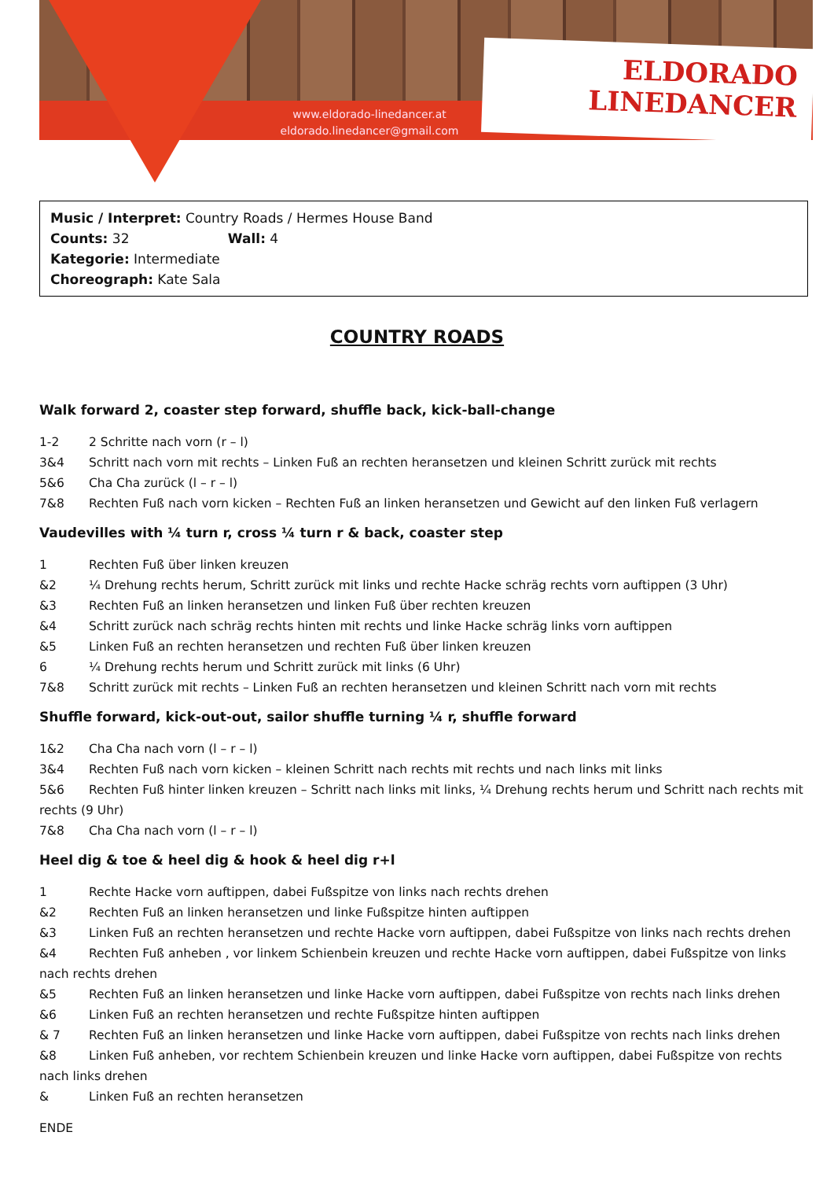ELDORADO
LINEDANCER
www.eldorado-linedancer.at
eldorado.linedancer@gmail.com
Music / Interpret: Country Roads / Hermes House Band
Counts: 32 Wall: 4
Kategorie: Intermediate
Choreograph: Kate Sala
COUNTRY ROADS
Walk forward 2, coaster step forward, shuffle back, kick-ball-change
1-2 2 Schritte nach vorn (r – l)
3&4 Schritt nach vorn mit rechts – Linken Fuß an rechten heransetzen und kleinen Schritt zurück mit rechts
5&6 Cha Cha zurück (l – r – l)
7&8 Rechten Fuß nach vorn kicken – Rechten Fuß an linken heransetzen und Gewicht auf den linken Fuß verlagern
Vaudevilles with ¼ turn r, cross ¼ turn r & back, coaster step
1 Rechten Fuß über linken kreuzen
&2 ¼ Drehung rechts herum, Schritt zurück mit links und rechte Hacke schräg rechts vorn auftippen (3 Uhr)
&3 Rechten Fuß an linken heransetzen und linken Fuß über rechten kreuzen
&4 Schritt zurück nach schräg rechts hinten mit rechts und linke Hacke schräg links vorn auftippen
&5 Linken Fuß an rechten heransetzen und rechten Fuß über linken kreuzen
6 ¼ Drehung rechts herum und Schritt zurück mit links (6 Uhr)
7&8 Schritt zurück mit rechts – Linken Fuß an rechten heransetzen und kleinen Schritt nach vorn mit rechts
Shuffle forward, kick-out-out, sailor shuffle turning ¼ r, shuffle forward
1&2 Cha Cha nach vorn (l – r – l)
3&4 Rechten Fuß nach vorn kicken – kleinen Schritt nach rechts mit rechts und nach links mit links
5&6 Rechten Fuß hinter linken kreuzen – Schritt nach links mit links, ¼ Drehung rechts herum und Schritt nach rechts mit rechts (9 Uhr)
7&8 Cha Cha nach vorn (l – r – l)
Heel dig & toe & heel dig & hook & heel dig r+l
1 Rechte Hacke vorn auftippen, dabei Fußspitze von links nach rechts drehen
&2 Rechten Fuß an linken heransetzen und linke Fußspitze hinten auftippen
&3 Linken Fuß an rechten heransetzen und rechte Hacke vorn auftippen, dabei Fußspitze von links nach rechts drehen
&4 Rechten Fuß anheben , vor linkem Schienbein kreuzen und rechte Hacke vorn auftippen, dabei Fußspitze von links nach rechts drehen
&5 Rechten Fuß an linken heransetzen und linke Hacke vorn auftippen, dabei Fußspitze von rechts nach links drehen
&6 Linken Fuß an rechten heransetzen und rechte Fußspitze hinten auftippen
& 7 Rechten Fuß an linken heransetzen und linke Hacke vorn auftippen, dabei Fußspitze von rechts nach links drehen
&8 Linken Fuß anheben, vor rechtem Schienbein kreuzen und linke Hacke vorn auftippen, dabei Fußspitze von rechts nach links drehen
& Linken Fuß an rechten heransetzen
ENDE